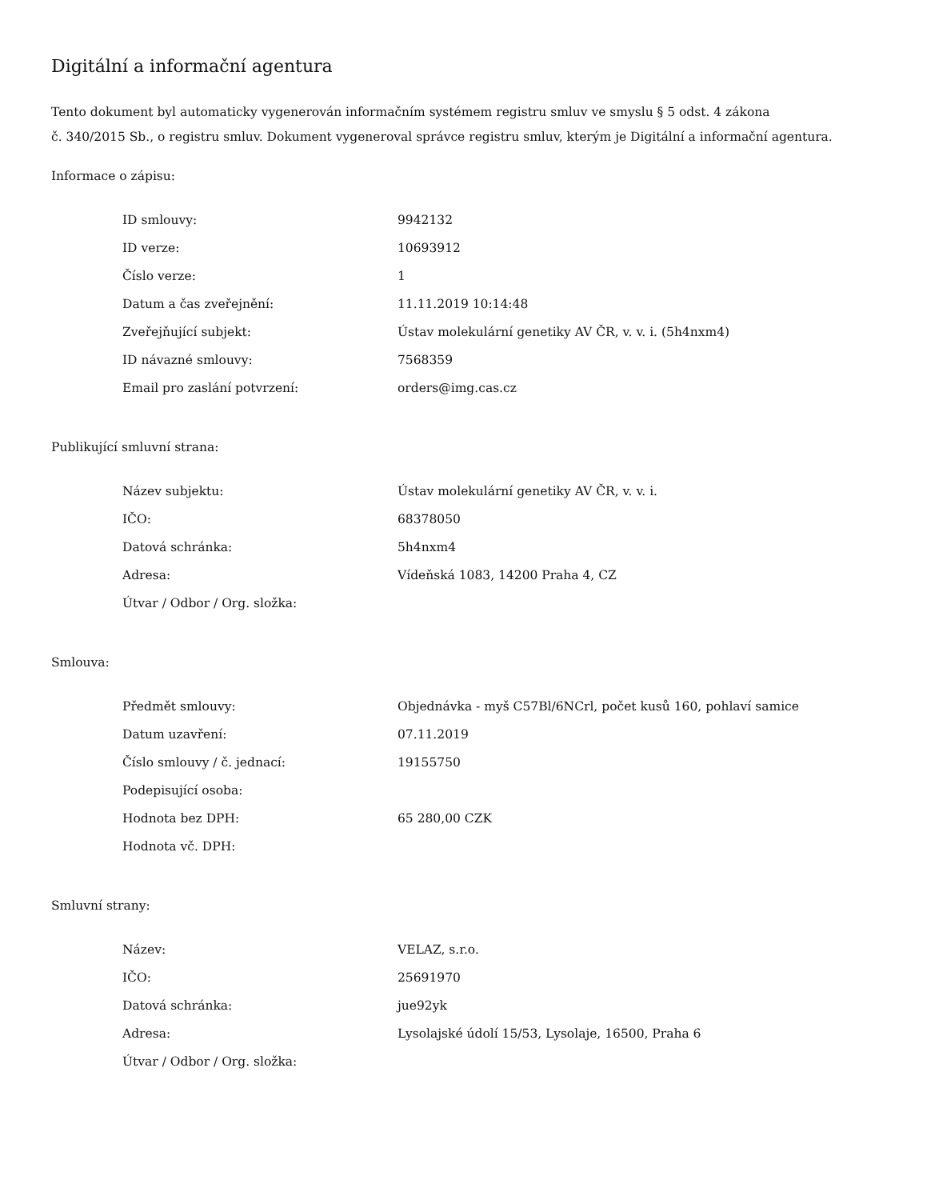Digitální a informační agentura
Tento dokument byl automaticky vygenerován informačním systémem registru smluv ve smyslu § 5 odst. 4 zákona
č. 340/2015 Sb., o registru smluv. Dokument vygeneroval správce registru smluv, kterým je Digitální a informační agentura.
Informace o zápisu:
| ID smlouvy: | 9942132 |
| ID verze: | 10693912 |
| Číslo verze: | 1 |
| Datum a čas zveřejnění: | 11.11.2019 10:14:48 |
| Zveřejňující subjekt: | Ústav molekulární genetiky AV ČR, v. v. i. (5h4nxm4) |
| ID návazné smlouvy: | 7568359 |
| Email pro zaslání potvrzení: | orders@img.cas.cz |
Publikující smluvní strana:
| Název subjektu: | Ústav molekulární genetiky AV ČR, v. v. i. |
| IČO: | 68378050 |
| Datová schránka: | 5h4nxm4 |
| Adresa: | Vídeňská 1083, 14200 Praha 4, CZ |
| Útvar / Odbor / Org. složka: | |
Smlouva:
| Předmět smlouvy: | Objednávka - myš C57Bl/6NCrl, počet kusů 160, pohlaví samice |
| Datum uzavření: | 07.11.2019 |
| Číslo smlouvy / č. jednací: | 19155750 |
| Podepisující osoba: | |
| Hodnota bez DPH: | 65 280,00 CZK |
| Hodnota vč. DPH: | |
Smluvní strany:
| Název: | VELAZ, s.r.o. |
| IČO: | 25691970 |
| Datová schránka: | jue92yk |
| Adresa: | Lysolajské údolí 15/53, Lysolaje, 16500, Praha 6 |
| Útvar / Odbor / Org. složka: | |